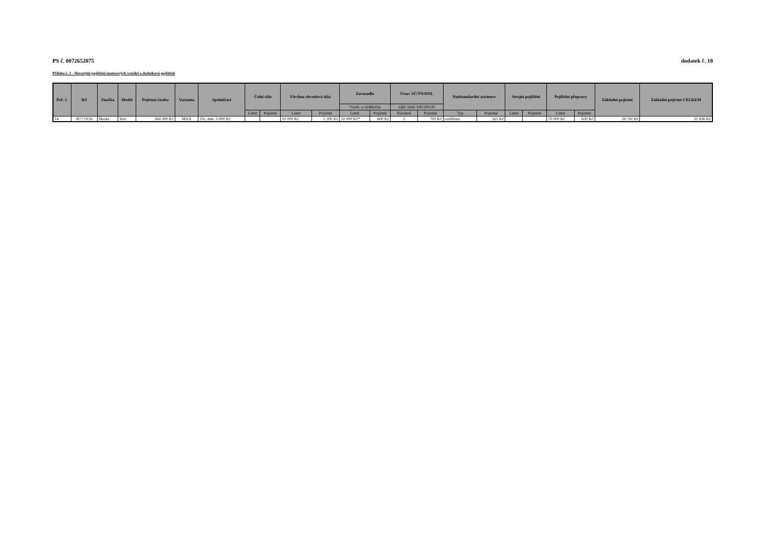PS č. 0072652075 dodatek č. 10
Příloha č. 2 - Havarijní pojištění motorových vozidel a dodatková pojištění
| Poř. č. | RZ | Značka | Model | Pojistná částka | Varianta | Spoluúčast | Čelní sklo | | Všechna obvodová skla | | Zavazadla | | Úraz: SÚ/TN/DNL | | Nadstandardní asistence | | Strojní pojištění | | Pojištění přepravy | | Základní pojistné | Základní pojistné CELKEM |
| --- | --- | --- | --- | --- | --- | --- | --- | --- | --- | --- | --- | --- | --- | --- | --- | --- | --- | --- | --- | --- | --- | --- |
| | | | | | | | | | | | *osob. a výdělečná | | zákl. limit 100/200/20 | | | | | | | | | |
| | | | | | | | Limit | Pojistné | Limit | Pojistné | Limit | Pojistné | Násobek | Pojistné | Typ | Pojistné | Limit | Pojistné | Limit | Pojistné | | |
| 14. | 8U7 0156 | Škoda | Yeti | 364 300 Kč | MAX | 5%, min. 5 000 Kč | | | 10 000 Kč | 1 200 Kč | 10 000 Kč* | 600 Kč | 2 | 700 Kč | rozšířená | 565 Kč | | | 70 000 Kč | 630 Kč | 28 741 Kč | 32 436 Kč |